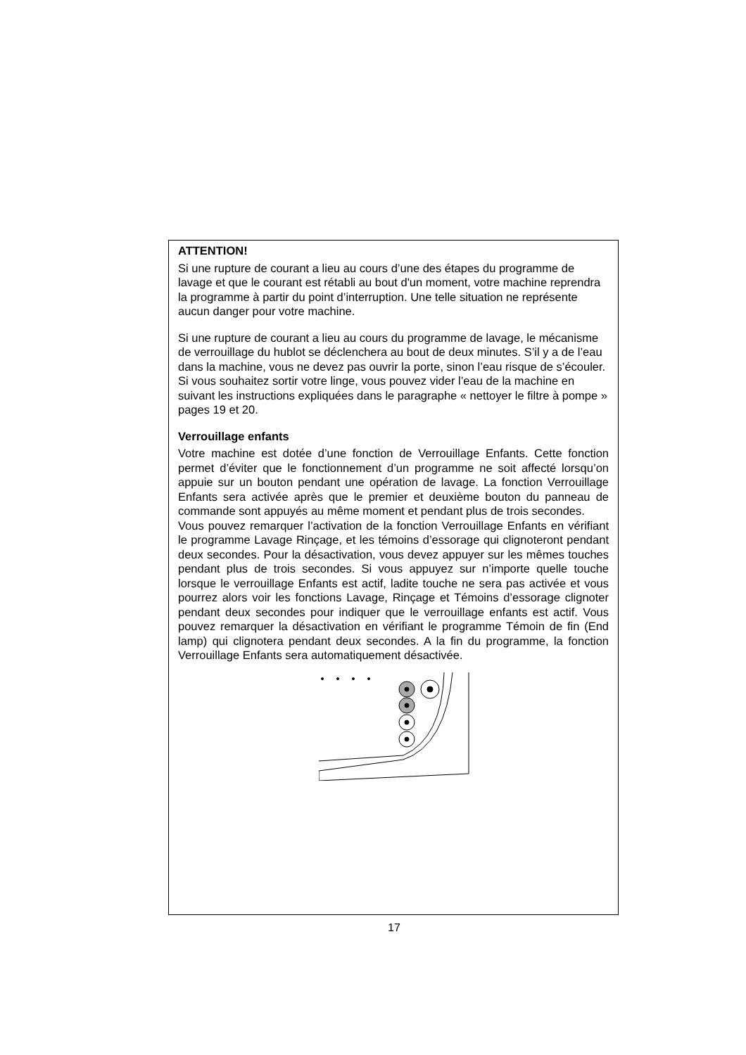ATTENTION!
Si une rupture de courant a lieu au cours d’une des étapes du programme de lavage et que le courant est rétabli au bout d'un moment, votre machine reprendra la programme à partir du point d’interruption. Une telle situation ne représente aucun danger pour votre machine.
Si une rupture de courant a lieu au cours du programme de lavage, le mécanisme de verrouillage du hublot se déclenchera au bout de deux minutes. S’il y a de l’eau dans la machine, vous ne devez pas ouvrir la porte, sinon l’eau risque de s’écouler. Si vous souhaitez sortir votre linge, vous pouvez vider l’eau de la machine en suivant les instructions expliquées dans le paragraphe « nettoyer le filtre à pompe » pages 19 et 20.
Verrouillage enfants
Votre machine est dotée d’une fonction de Verrouillage Enfants. Cette fonction permet d’éviter que le fonctionnement d’un programme ne soit affecté lorsqu’on appuie sur un bouton pendant une opération de lavage. La fonction Verrouillage Enfants sera activée après que le premier et deuxième bouton du panneau de commande sont appuyés au même moment et pendant plus de trois secondes.
Vous pouvez remarquer l’activation de la fonction Verrouillage Enfants en vérifiant le programme Lavage Rinçage, et les témoins d’essorage qui clignoteront pendant deux secondes. Pour la désactivation, vous devez appuyer sur les mêmes touches pendant plus de trois secondes. Si vous appuyez sur n’importe quelle touche lorsque le verrouillage Enfants est actif, ladite touche ne sera pas activée et vous pourrez alors voir les fonctions Lavage, Rinçage et Témoins d’essorage clignoter pendant deux secondes pour indiquer que le verrouillage enfants est actif. Vous pouvez remarquer la désactivation en vérifiant le programme Témoin de fin (End lamp) qui clignotera pendant deux secondes. A la fin du programme, la fonction Verrouillage Enfants sera automatiquement désactivée.
17